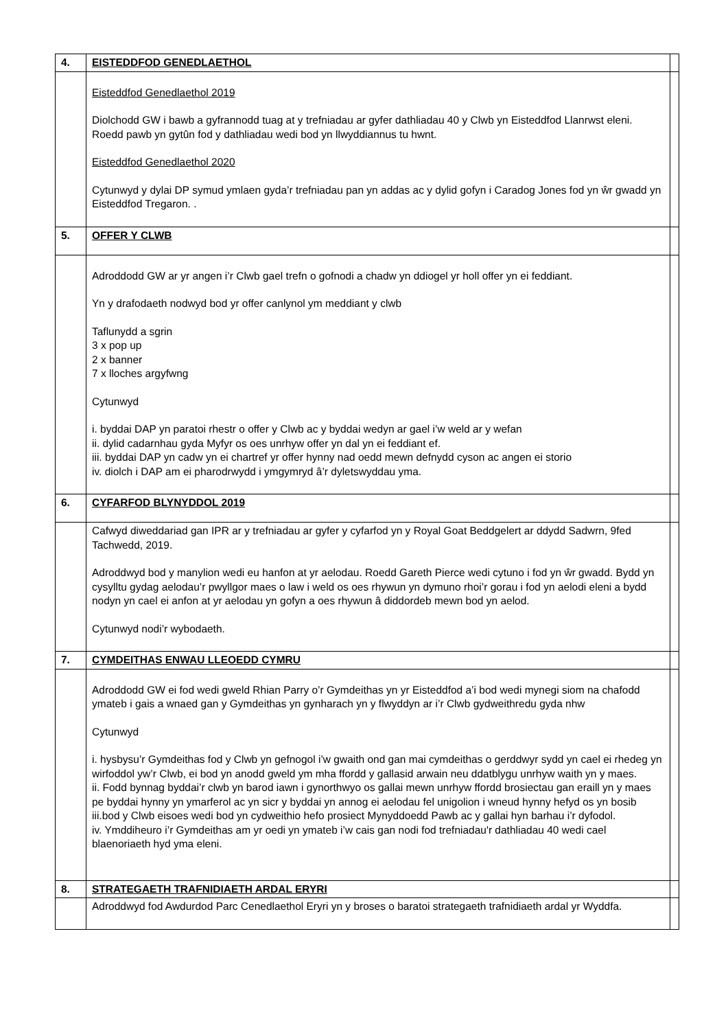| 4. | EISTEDDFOD GENEDLAETHOL | |
| | Eisteddfod Genedlaethol 2019 Diolchodd GW i bawb a gyfrannodd tuag at y trefniadau ar gyfer dathliadau 40 y Clwb yn Eisteddfod Llanrwst eleni. Roedd pawb yn gytûn fod y dathliadau wedi bod yn llwyddiannus tu hwnt. Eisteddfod Genedlaethol 2020 Cytunwyd y dylai DP symud ymlaen gyda’r trefniadau pan yn addas ac y dylid gofyn i Caradog Jones fod yn ŵr gwadd yn Eisteddfod Tregaron. . | |
| 5. | OFFER Y CLWB | |
| | Adroddodd GW ar yr angen i’r Clwb gael trefn o gofnodi a chadw yn ddiogel yr holl offer yn ei feddiant. Yn y drafodaeth nodwyd bod yr offer canlynol ym meddiant y clwb Taflunydd a sgrin 3 x pop up 2 x banner 7 x lloches argyfwng Cytunwyd i. byddai DAP yn paratoi rhestr o offer y Clwb ac y byddai wedyn ar gael i’w weld ar y wefan ii. dylid cadarnhau gyda Myfyr os oes unrhyw offer yn dal yn ei feddiant ef. iii. byddai DAP yn cadw yn ei chartref yr offer hynny nad oedd mewn defnydd cyson ac angen ei storio iv. diolch i DAP am ei pharodrwydd i ymgymryd â’r dyletswyddau yma. | |
| 6. | CYFARFOD BLYNYDDOL 2019 | |
| | Cafwyd diweddariad gan IPR ar y trefniadau ar gyfer y cyfarfod yn y Royal Goat Beddgelert ar ddydd Sadwrn, 9fed Tachwedd, 2019. Adroddwyd bod y manylion wedi eu hanfon at yr aelodau. Roedd Gareth Pierce wedi cytuno i fod yn ŵr gwadd. Bydd yn cysylltu gydag aelodau’r pwyllgor maes o law i weld os oes rhywun yn dymuno rhoi’r gorau i fod yn aelodi eleni a bydd nodyn yn cael ei anfon at yr aelodau yn gofyn a oes rhywun â diddordeb mewn bod yn aelod. Cytunwyd nodi’r wybodaeth. | |
| 7. | CYMDEITHAS ENWAU LLEOEDD CYMRU | |
| | Adroddodd GW ei fod wedi gweld Rhian Parry o’r Gymdeithas yn yr Eisteddfod a’i bod wedi mynegi siom na chafodd ymateb i gais a wnaed gan y Gymdeithas yn gynharach yn y flwyddyn ar i’r Clwb gydweithredu gyda nhw Cytunwyd i. hysbysu’r Gymdeithas fod y Clwb yn gefnogol i’w gwaith ond gan mai cymdeithas o gerddwyr sydd yn cael ei rhedeg yn wirfoddol yw’r Clwb, ei bod yn anodd gweld ym mha ffordd y gallasid arwain neu ddatblygu unrhyw waith yn y maes. ii. Fodd bynnag byddai’r clwb yn barod iawn i gynorthwyo os gallai mewn unrhyw ffordd brosiectau gan eraill yn y maes pe byddai hynny yn ymarferol ac yn sicr y byddai yn annog ei aelodau fel unigolion i wneud hynny hefyd os yn bosib iii.bod y Clwb eisoes wedi bod yn cydweithio hefo prosiect Mynyddoedd Pawb ac y gallai hyn barhau i’r dyfodol. iv. Ymddiheuro i’r Gymdeithas am yr oedi yn ymateb i’w cais gan nodi fod trefniadau'r dathliadau 40 wedi cael blaenoriaeth hyd yma eleni. | |
| 8. | STRATEGAETH TRAFNIDIAETH ARDAL ERYRI | |
| | Adroddwyd fod Awdurdod Parc Cenedlaethol Eryri yn y broses o baratoi strategaeth trafnidiaeth ardal yr Wyddfa. | |